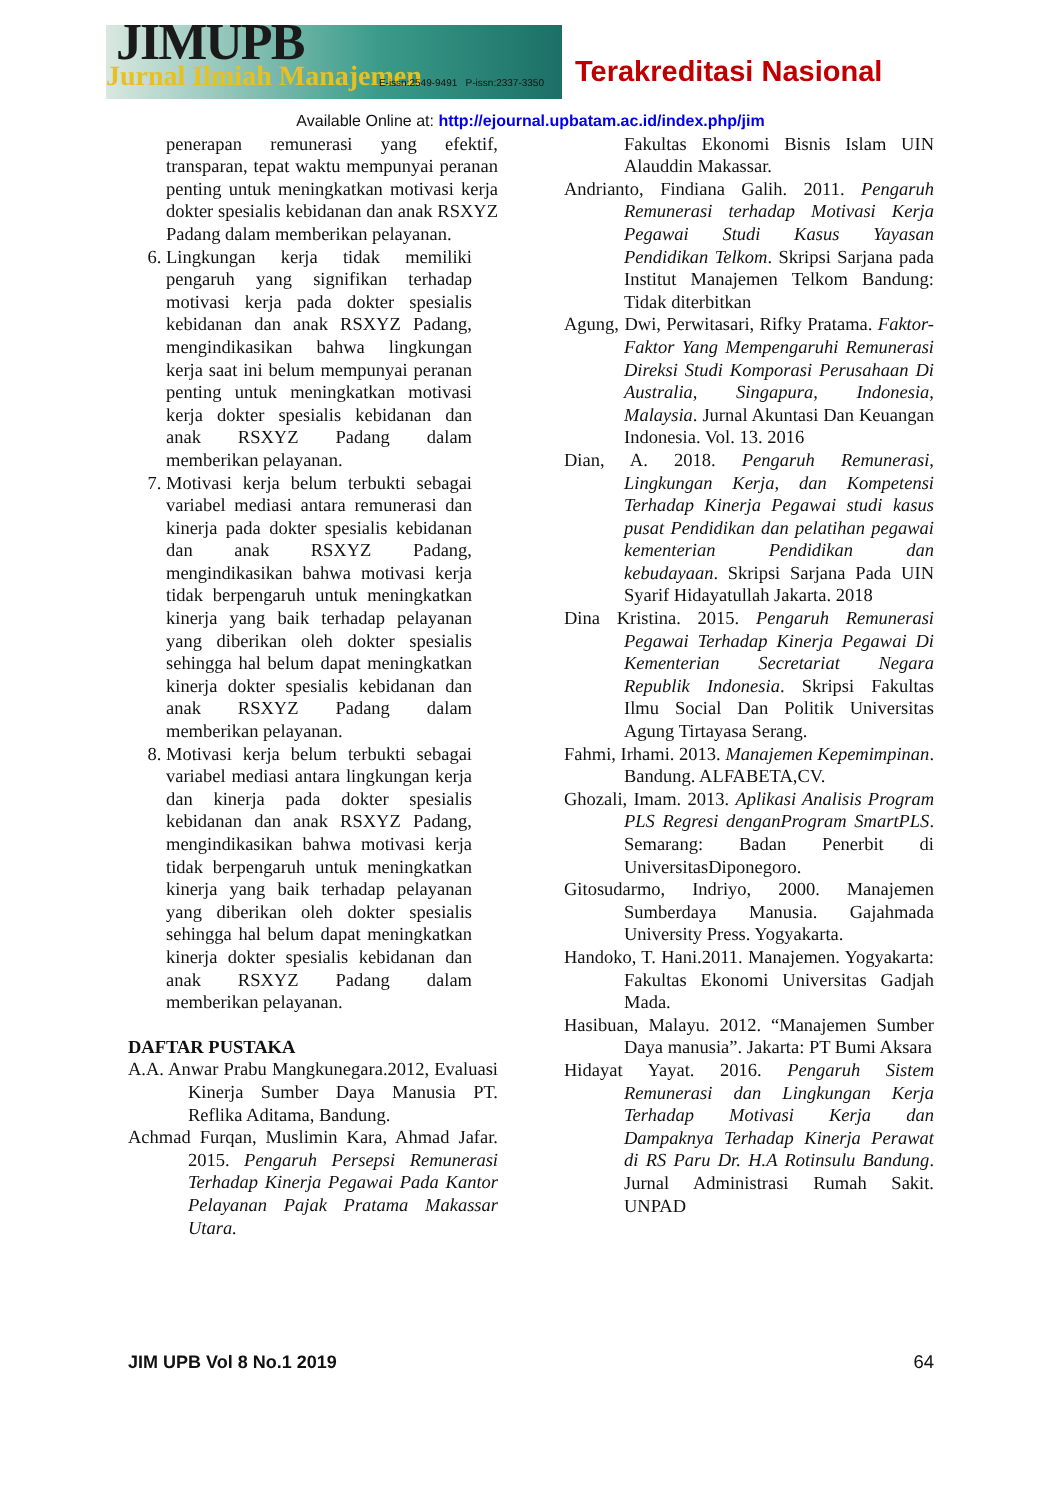JIMUPB Jurnal Ilmiah Manajemen
E-issn:2549-9491 P-issn:2337-3350
Terakreditasi Nasional
Available Online at: http://ejournal.upbatam.ac.id/index.php/jim
penerapan remunerasi yang efektif, transparan, tepat waktu mempunyai peranan penting untuk meningkatkan motivasi kerja dokter spesialis kebidanan dan anak RSXYZ Padang dalam memberikan pelayanan.
6. Lingkungan kerja tidak memiliki pengaruh yang signifikan terhadap motivasi kerja pada dokter spesialis kebidanan dan anak RSXYZ Padang, mengindikasikan bahwa lingkungan kerja saat ini belum mempunyai peranan penting untuk meningkatkan motivasi kerja dokter spesialis kebidanan dan anak RSXYZ Padang dalam memberikan pelayanan.
7. Motivasi kerja belum terbukti sebagai variabel mediasi antara remunerasi dan kinerja pada dokter spesialis kebidanan dan anak RSXYZ Padang, mengindikasikan bahwa motivasi kerja tidak berpengaruh untuk meningkatkan kinerja yang baik terhadap pelayanan yang diberikan oleh dokter spesialis sehingga hal belum dapat meningkatkan kinerja dokter spesialis kebidanan dan anak RSXYZ Padang dalam memberikan pelayanan.
8. Motivasi kerja belum terbukti sebagai variabel mediasi antara lingkungan kerja dan kinerja pada dokter spesialis kebidanan dan anak RSXYZ Padang, mengindikasikan bahwa motivasi kerja tidak berpengaruh untuk meningkatkan kinerja yang baik terhadap pelayanan yang diberikan oleh dokter spesialis sehingga hal belum dapat meningkatkan kinerja dokter spesialis kebidanan dan anak RSXYZ Padang dalam memberikan pelayanan.
DAFTAR PUSTAKA
A.A. Anwar Prabu Mangkunegara.2012, Evaluasi Kinerja Sumber Daya Manusia PT. Reflika Aditama, Bandung.
Achmad Furqan, Muslimin Kara, Ahmad Jafar. 2015. Pengaruh Persepsi Remunerasi Terhadap Kinerja Pegawai Pada Kantor Pelayanan Pajak Pratama Makassar Utara.
Fakultas Ekonomi Bisnis Islam UIN Alauddin Makassar.
Andrianto, Findiana Galih. 2011. Pengaruh Remunerasi terhadap Motivasi Kerja Pegawai Studi Kasus Yayasan Pendidikan Telkom. Skripsi Sarjana pada Institut Manajemen Telkom Bandung: Tidak diterbitkan
Agung, Dwi, Perwitasari, Rifky Pratama. Faktor-Faktor Yang Mempengaruhi Remunerasi Direksi Studi Komporasi Perusahaan Di Australia, Singapura, Indonesia, Malaysia. Jurnal Akuntasi Dan Keuangan Indonesia. Vol. 13. 2016
Dian, A. 2018. Pengaruh Remunerasi, Lingkungan Kerja, dan Kompetensi Terhadap Kinerja Pegawai studi kasus pusat Pendidikan dan pelatihan pegawai kementerian Pendidikan dan kebudayaan. Skripsi Sarjana Pada UIN Syarif Hidayatullah Jakarta. 2018
Dina Kristina. 2015. Pengaruh Remunerasi Pegawai Terhadap Kinerja Pegawai Di Kementerian Secretariat Negara Republik Indonesia. Skripsi Fakultas Ilmu Social Dan Politik Universitas Agung Tirtayasa Serang.
Fahmi, Irhami. 2013. Manajemen Kepemimpinan. Bandung. ALFABETA,CV.
Ghozali, Imam. 2013. Aplikasi Analisis Program PLS Regresi denganProgram SmartPLS. Semarang: Badan Penerbit di UniversitasDiponegoro.
Gitosudarmo, Indriyo, 2000. Manajemen Sumberdaya Manusia. Gajahmada University Press. Yogyakarta.
Handoko, T. Hani.2011. Manajemen. Yogyakarta: Fakultas Ekonomi Universitas Gadjah Mada.
Hasibuan, Malayu. 2012. “Manajemen Sumber Daya manusia”. Jakarta: PT Bumi Aksara
Hidayat Yayat. 2016. Pengaruh Sistem Remunerasi dan Lingkungan Kerja Terhadap Motivasi Kerja dan Dampaknya Terhadap Kinerja Perawat di RS Paru Dr. H.A Rotinsulu Bandung. Jurnal Administrasi Rumah Sakit. UNPAD
JIM UPB Vol 8 No.1 2019 64